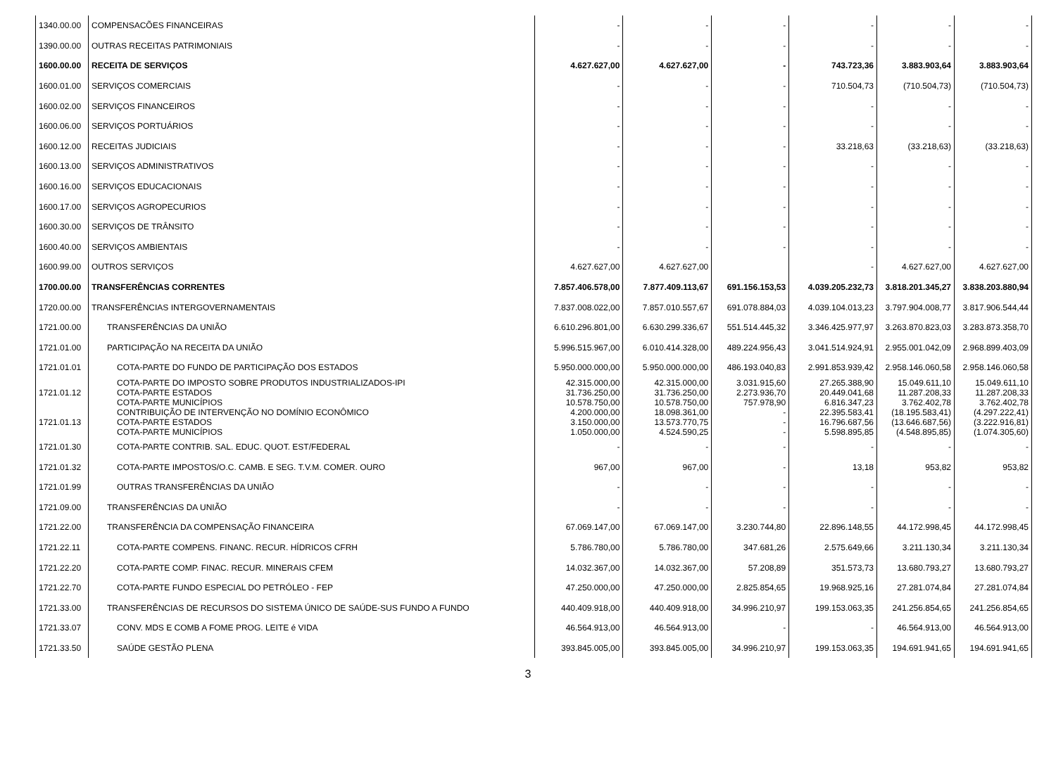| 1340.00.00 | COMPENSACÕES FINANCEIRAS | - | - | - | - | - | - |
| 1390.00.00 | OUTRAS RECEITAS PATRIMONIAIS | - | - | - | - | - | - |
| 1600.00.00 | RECEITA DE SERVIÇOS | 4.627.627,00 | 4.627.627,00 | - | 743.723,36 | 3.883.903,64 | 3.883.903,64 |
| 1600.01.00 | SERVIÇOS COMERCIAIS | - | - | - | 710.504,73 | (710.504,73) | (710.504,73) |
| 1600.02.00 | SERVIÇOS FINANCEIROS | - | - | - | - | - | - |
| 1600.06.00 | SERVIÇOS PORTUÁRIOS | - | - | - | - | - | - |
| 1600.12.00 | RECEITAS JUDICIAIS | - | - | - | 33.218,63 | (33.218,63) | (33.218,63) |
| 1600.13.00 | SERVIÇOS ADMINISTRATIVOS | - | - | - | - | - | - |
| 1600.16.00 | SERVIÇOS EDUCACIONAIS | - | - | - | - | - | - |
| 1600.17.00 | SERVIÇOS AGROPECURIOS | - | - | - | - | - | - |
| 1600.30.00 | SERVIÇOS DE TRÂNSITO | - | - | - | - | - | - |
| 1600.40.00 | SERVIÇOS AMBIENTAIS | - | - | - | - | - | - |
| 1600.99.00 | OUTROS SERVIÇOS | 4.627.627,00 | 4.627.627,00 | | - | 4.627.627,00 | 4.627.627,00 |
| 1700.00.00 | TRANSFERÊNCIAS CORRENTES | 7.857.406.578,00 | 7.877.409.113,67 | 691.156.153,53 | 4.039.205.232,73 | 3.818.201.345,27 | 3.838.203.880,94 |
| 1720.00.00 | TRANSFERÊNCIAS INTERGOVERNAMENTAIS | 7.837.008.022,00 | 7.857.010.557,67 | 691.078.884,03 | 4.039.104.013,23 | 3.797.904.008,77 | 3.817.906.544,44 |
| 1721.00.00 | TRANSFERÊNCIAS DA UNIÃO | 6.610.296.801,00 | 6.630.299.336,67 | 551.514.445,32 | 3.346.425.977,97 | 3.263.870.823,03 | 3.283.873.358,70 |
| 1721.01.00 | PARTICIPAÇÃO NA RECEITA DA UNIÃO | 5.996.515.967,00 | 6.010.414.328,00 | 489.224.956,43 | 3.041.514.924,91 | 2.955.001.042,09 | 2.968.899.403,09 |
| 1721.01.01 | COTA-PARTE DO FUNDO DE PARTICIPAÇÃO DOS ESTADOS | 5.950.000.000,00 | 5.950.000.000,00 | 486.193.040,83 | 2.991.853.939,42 | 2.958.146.060,58 | 2.958.146.060,58 |
| 1721.01.12 | COTA-PARTE DO IMPOSTO SOBRE PRODUTOS INDUSTRIALIZADOS-IPI COTA-PARTE ESTADOS COTA-PARTE MUNICÍPIOS | 42.315.000,00 31.736.250,00 10.578.750,00 | 42.315.000,00 31.736.250,00 10.578.750,00 | 3.031.915,60 2.273.936,70 757.978,90 | 27.265.388,90 20.449.041,68 6.816.347,23 | 15.049.611,10 11.287.208,33 3.762.402,78 | 15.049.611,10 11.287.208,33 3.762.402,78 |
| 1721.01.13 | CONTRIBUIÇÃO DE INTERVENÇÃO NO DOMÍNIO ECONÔMICO COTA-PARTE ESTADOS COTA-PARTE MUNICÍPIOS | 4.200.000,00 3.150.000,00 1.050.000,00 | 18.098.361,00 13.573.770,75 4.524.590,25 | - - - | 22.395.583,41 16.796.687,56 5.598.895,85 | (18.195.583,41) (13.646.687,56) (4.548.895,85) | (4.297.222,41) (3.222.916,81) (1.074.305,60) |
| 1721.01.30 | COTA-PARTE CONTRIB. SAL. EDUC. QUOT. EST/FEDERAL | - | - | - | - | - | - |
| 1721.01.32 | COTA-PARTE IMPOSTOS/O.C. CAMB. E SEG. T.V.M. COMER. OURO | 967,00 | 967,00 | - | 13,18 | 953,82 | 953,82 |
| 1721.01.99 | OUTRAS TRANSFERÊNCIAS DA UNIÃO | - | - | - | - | - | - |
| 1721.09.00 | TRANSFERÊNCIAS DA UNIÃO | - | - | - | - | - | - |
| 1721.22.00 | TRANSFERÊNCIA DA COMPENSAÇÃO FINANCEIRA | 67.069.147,00 | 67.069.147,00 | 3.230.744,80 | 22.896.148,55 | 44.172.998,45 | 44.172.998,45 |
| 1721.22.11 | COTA-PARTE COMPENS. FINANC. RECUR. HÍDRICOS CFRH | 5.786.780,00 | 5.786.780,00 | 347.681,26 | 2.575.649,66 | 3.211.130,34 | 3.211.130,34 |
| 1721.22.20 | COTA-PARTE COMP. FINAC. RECUR. MINERAIS CFEM | 14.032.367,00 | 14.032.367,00 | 57.208,89 | 351.573,73 | 13.680.793,27 | 13.680.793,27 |
| 1721.22.70 | COTA-PARTE FUNDO ESPECIAL DO PETRÓLEO - FEP | 47.250.000,00 | 47.250.000,00 | 2.825.854,65 | 19.968.925,16 | 27.281.074,84 | 27.281.074,84 |
| 1721.33.00 | TRANSFERÊNCIAS DE RECURSOS DO SISTEMA ÚNICO DE SAÚDE-SUS FUNDO A FUNDO | 440.409.918,00 | 440.409.918,00 | 34.996.210,97 | 199.153.063,35 | 241.256.854,65 | 241.256.854,65 |
| 1721.33.07 | CONV. MDS E COMB A FOME PROG. LEITE é VIDA | 46.564.913,00 | 46.564.913,00 | - | - | 46.564.913,00 | 46.564.913,00 |
| 1721.33.50 | SAÚDE GESTÃO PLENA | 393.845.005,00 | 393.845.005,00 | 34.996.210,97 | 199.153.063,35 | 194.691.941,65 | 194.691.941,65 |
3